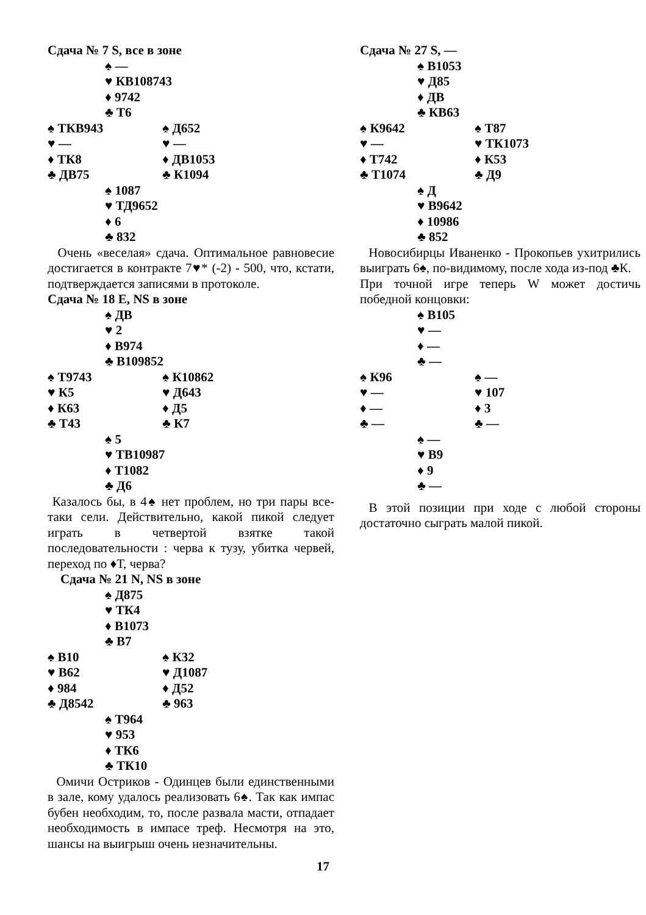Сдача № 7 S, все в зоне
♠ —
♥ КВ108743
♦ 9742
♣ Т6
♠ ТКВ943 ♠ Д652
♥ — ♥ —
♦ ТК8 ♦ ДВ1053
♣ ДВ75 ♣ К1094
♠ 1087
♥ ТД9652
♦ 6
♣ 832
Очень «веселая» сдача. Оптимальное равновесие достигается в контракте 7♥* (-2) - 500, что, кстати, подтверждается записями в протоколе.
Сдача № 18 E, NS в зоне
♠ ДВ
♥ 2
♦ В974
♣ В109852
♠ Т9743 ♠ К10862
♥ К5 ♥ Д643
♦ К63 ♦ Д5
♣ Т43 ♣ К7
♠ 5
♥ ТВ10987
♦ Т1082
♣ Д6
Казалось бы, в 4♠ нет проблем, но три пары все-таки сели. Действительно, какой пикой следует играть в четвертой взятке такой последовательности : черва к тузу, убитка червей, переход по ♦Т, черва?
Сдача № 21 N, NS в зоне
♠ Д875
♥ ТК4
♦ В1073
♣ В7
♠ В10 ♠ К32
♥ В62 ♥ Д1087
♦ 984 ♦ Д52
♣ Д8542 ♣ 963
♠ Т964
♥ 953
♦ ТК6
♣ ТК10
Омичи Остриков - Одинцев были единственными в зале, кому удалось реализовать 6♠. Так как импас бубен необходим, то, после развала масти, отпадает необходимость в импасе треф. Несмотря на это, шансы на выигрыш очень незначительны.
Сдача № 27 S, —
♠ В1053
♥ Д85
♦ ДВ
♣ КВ63
♠ К9642 ♠ Т87
♥ — ♥ ТК1073
♦ Т742 ♦ К53
♣ Т1074 ♣ Д9
♠ Д
♥ В9642
♦ 10986
♣ 852
Новосибирцы Иваненко - Прокопьев ухитрились выиграть 6♠, по-видимому, после хода из-под ♣К.
При точной игре теперь W может достичь победной концовки:
♠ В105
♥ —
♦ —
♣ —
♠ К96 ♠ —
♥ — ♥ 107
♦ — ♦ 3
♣ — ♣ —
♠ —
♥ В9
♦ 9
♣ —
В этой позиции при ходе с любой стороны достаточно сыграть малой пикой.
17